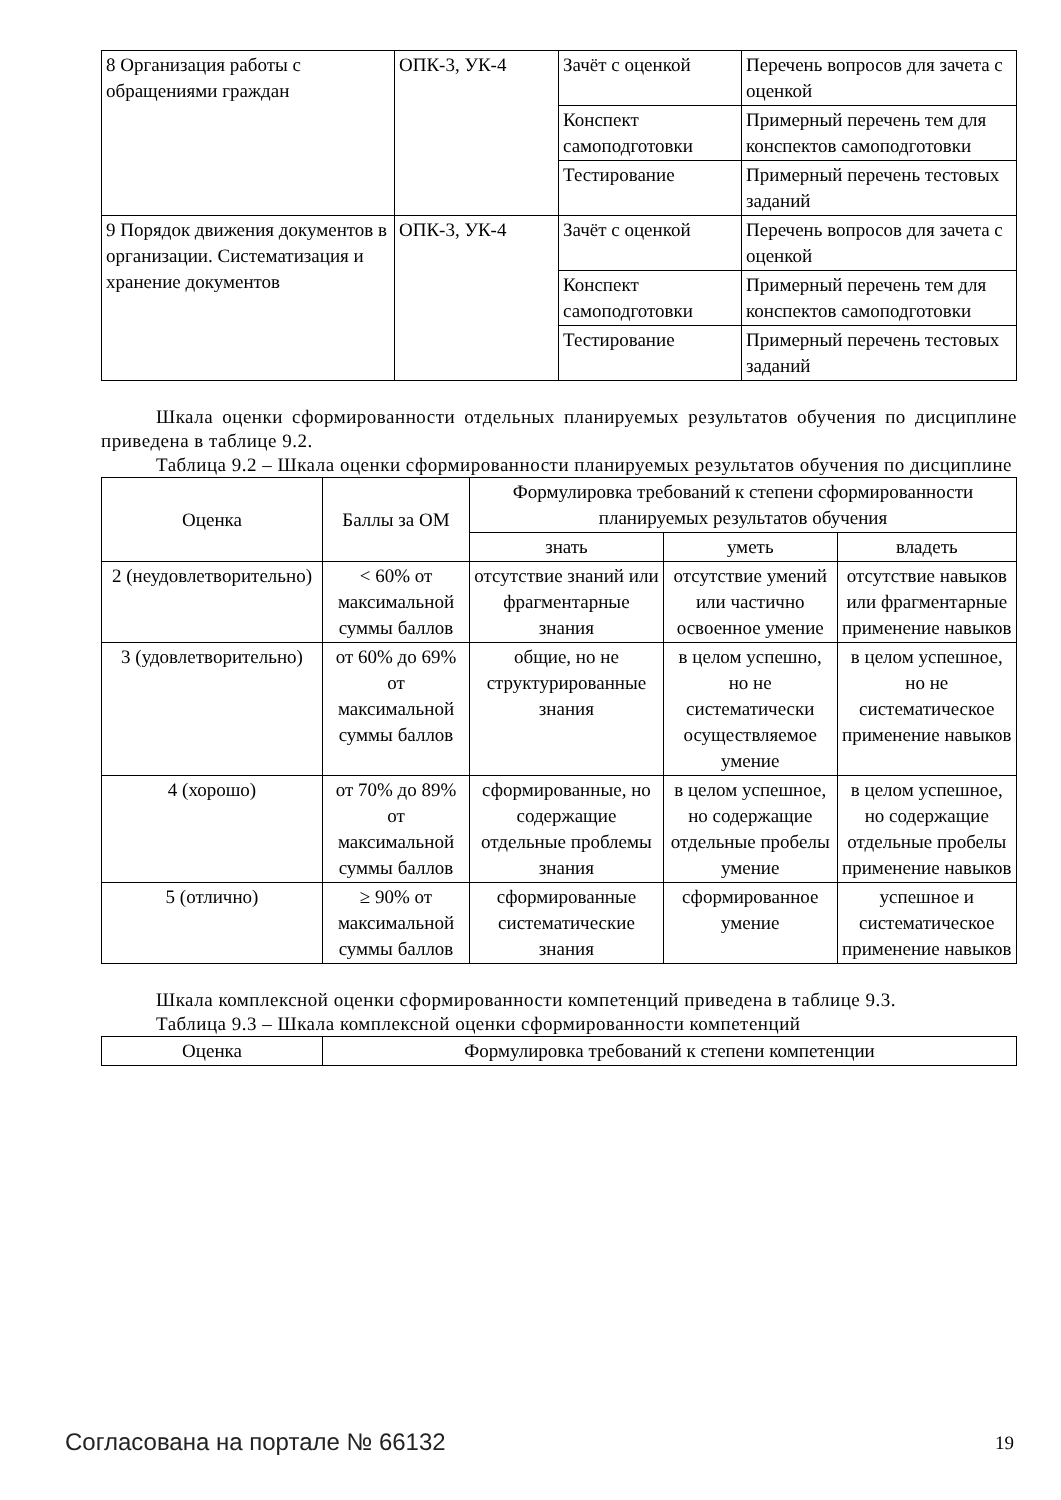| 8 Организация работы с обращениями граждан | ОПК-3, УК-4 | Зачёт с оценкой | Перечень вопросов для зачета с оценкой |
| | | Конспект самоподготовки | Примерный перечень тем для конспектов самоподготовки |
| | | Тестирование | Примерный перечень тестовых заданий |
| 9 Порядок движения документов в организации. Систематизация и хранение документов | ОПК-3, УК-4 | Зачёт с оценкой | Перечень вопросов для зачета с оценкой |
| | | Конспект самоподготовки | Примерный перечень тем для конспектов самоподготовки |
| | | Тестирование | Примерный перечень тестовых заданий |
Шкала оценки сформированности отдельных планируемых результатов обучения по дисциплине приведена в таблице 9.2.
Таблица 9.2 – Шкала оценки сформированности планируемых результатов обучения по дисциплине
| Оценка | Баллы за ОМ | Формулировка требований к степени сформированности планируемых результатов обучения | | |
| --- | --- | --- | --- | --- |
| | | знать | уметь | владеть |
| 2 (неудовлетворительно) | < 60% от максимальной суммы баллов | отсутствие знаний или фрагментарные знания | отсутствие умений или частично освоенное умение | отсутствие навыков или фрагментарные применение навыков |
| 3 (удовлетворительно) | от 60% до 69% от максимальной суммы баллов | общие, но не структурированные знания | в целом успешно, но не систематически осуществляемое умение | в целом успешное, но не систематическое применение навыков |
| 4 (хорошо) | от 70% до 89% от максимальной суммы баллов | сформированные, но содержащие отдельные проблемы знания | в целом успешное, но содержащие отдельные пробелы умение | в целом успешное, но содержащие отдельные пробелы применение навыков |
| 5 (отлично) | ≥ 90% от максимальной суммы баллов | сформированные систематические знания | сформированное умение | успешное и систематическое применение навыков |
Шкала комплексной оценки сформированности компетенций приведена в таблице 9.3.
Таблица 9.3 – Шкала комплексной оценки сформированности компетенций
| Оценка | Формулировка требований к степени компетенции |
| --- | --- |
Согласована на портале № 66132 19